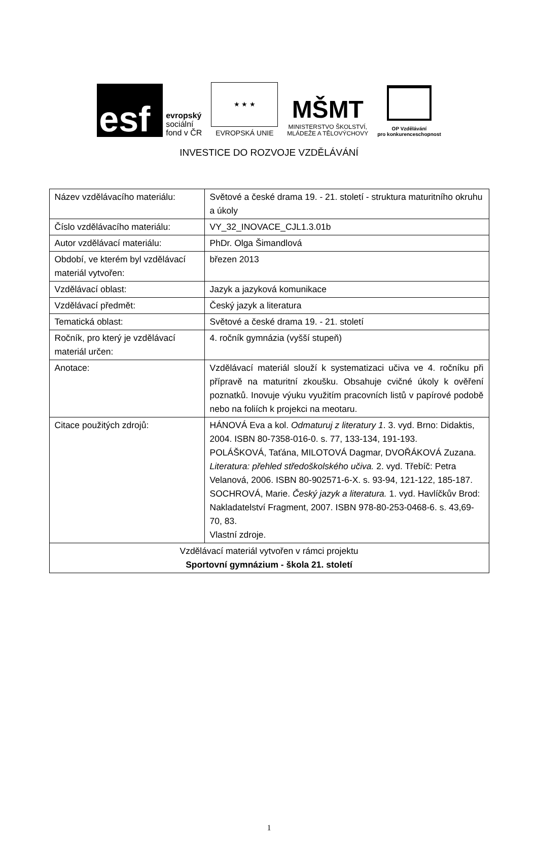esf
evropský
sociální
fond v ČR
★ ★ ★
EVROPSKÁ UNIE
MŠMT
MINISTERSTVO ŠKOLSTVÍ,
MLÁDEŽE A TĚLOVÝCHOVY
OP Vzdělávání
pro konkurenceschopnost
INVESTICE DO ROZVOJE VZDĚLÁVÁNÍ
| Název vzdělávacího materiálu: | Světové a české drama 19. - 21. století - struktura maturitního okruhu a úkoly |
| Číslo vzdělávacího materiálu: | VY_32_INOVACE_CJL1.3.01b |
| Autor vzdělávací materiálu: | PhDr. Olga Šimandlová |
| Období, ve kterém byl vzdělávací materiál vytvořen: | březen 2013 |
| Vzdělávací oblast: | Jazyk a jazyková komunikace |
| Vzdělávací předmět: | Český jazyk a literatura |
| Tematická oblast: | Světové a české drama 19. - 21. století |
| Ročník, pro který je vzdělávací materiál určen: | 4. ročník gymnázia (vyšší stupeň) |
| Anotace: | Vzdělávací materiál slouží k systematizaci učiva ve 4. ročníku při přípravě na maturitní zkoušku. Obsahuje cvičné úkoly k ověření poznatků. Inovuje výuku využitím pracovních listů v papírové podobě nebo na foliích k projekci na meotaru. |
| Citace použitých zdrojů: | HÁNOVÁ Eva a kol. Odmaturuj z literatury 1 . 3. vyd. Brno: Didaktis, 2004. ISBN 80-7358-016-0. s. 77, 133-134, 191-193. POLÁŠKOVÁ, Taťána, MILOTOVÁ Dagmar, DVOŘÁKOVÁ Zuzana. Literatura: přehled středoškolského učiva. 2. vyd. Třebíč: Petra Velanová, 2006. ISBN 80-902571-6-X. s. 93-94, 121-122, 185-187. SOCHROVÁ, Marie. Český jazyk a literatura. 1. vyd. Havlíčkův Brod: Nakladatelství Fragment, 2007. ISBN 978-80-253-0468-6. s. 43,69-70, 83. Vlastní zdroje. |
| Vzdělávací materiál vytvořen v rámci projektu Sportovní gymnázium - škola 21. století | |
1